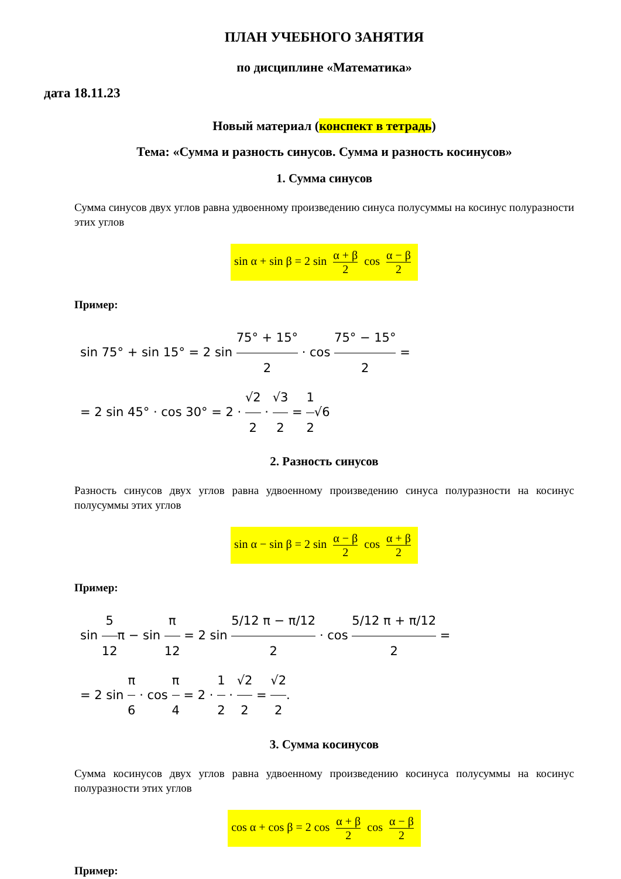ПЛАН УЧЕБНОГО ЗАНЯТИЯ
по дисциплине «Математика»
дата 18.11.23
Новый материал (конспект в тетрадь)
Тема: «Сумма и разность синусов. Сумма и разность косинусов»
1. Сумма синусов
Сумма синусов двух углов равна удвоенному произведению синуса полусуммы на косинус полуразности этих углов
sin α + sin β = 2 sin α + β 2 cos α − β 2
Пример:
sin 75° + sin 15° = 2 sin 75° + 15° 2 · cos 75° − 15° 2 =
= 2 sin 45° · cos 30° = 2 · √2 2 · √3 2 = 1 2√6
2. Разность синусов
Разность синусов двух углов равна удвоенному произведению синуса полуразности на косинус полусуммы этих углов
sin α − sin β = 2 sin α − β 2 cos α + β 2
Пример:
sin 5 12π − sin π 12 = 2 sin 5/12 π − π/12 2 · cos 5/12 π + π/12 2 =
= 2 sin π 6 · cos π 4 = 2 · 1 2 · √2 2 = √2 2.
3. Сумма косинусов
Сумма косинусов двух углов равна удвоенному произведению косинуса полусуммы на косинус полуразности этих углов
cos α + cos β = 2 cos α + β 2 cos α − β 2
Пример: